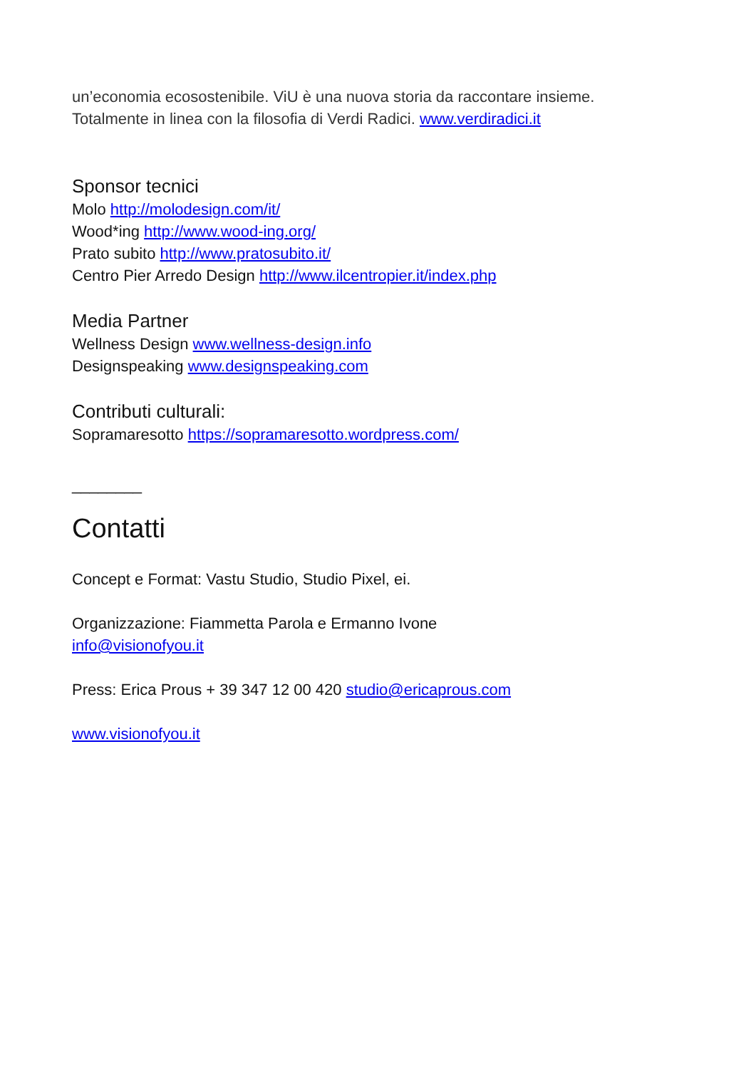un’economia ecosostenibile. ViU è una nuova storia da raccontare insieme.
Totalmente in linea con la filosofia di Verdi Radici. www.verdiradici.it
Sponsor tecnici
Molo http://molodesign.com/it/
Wood*ing http://www.wood-ing.org/
Prato subito http://www.pratosubito.it/
Centro Pier Arredo Design http://www.ilcentropier.it/index.php
Media Partner
Wellness Design www.wellness-design.info
Designspeaking www.designspeaking.com
Contributi culturali:
Sopramaresotto https://sopramaresotto.wordpress.com/
________
Contatti
Concept e Format: Vastu Studio, Studio Pixel, ei.
Organizzazione: Fiammetta Parola e Ermanno Ivone
info@visionofyou.it
Press: Erica Prous + 39 347 12 00 420 studio@ericaprous.com
www.visionofyou.it